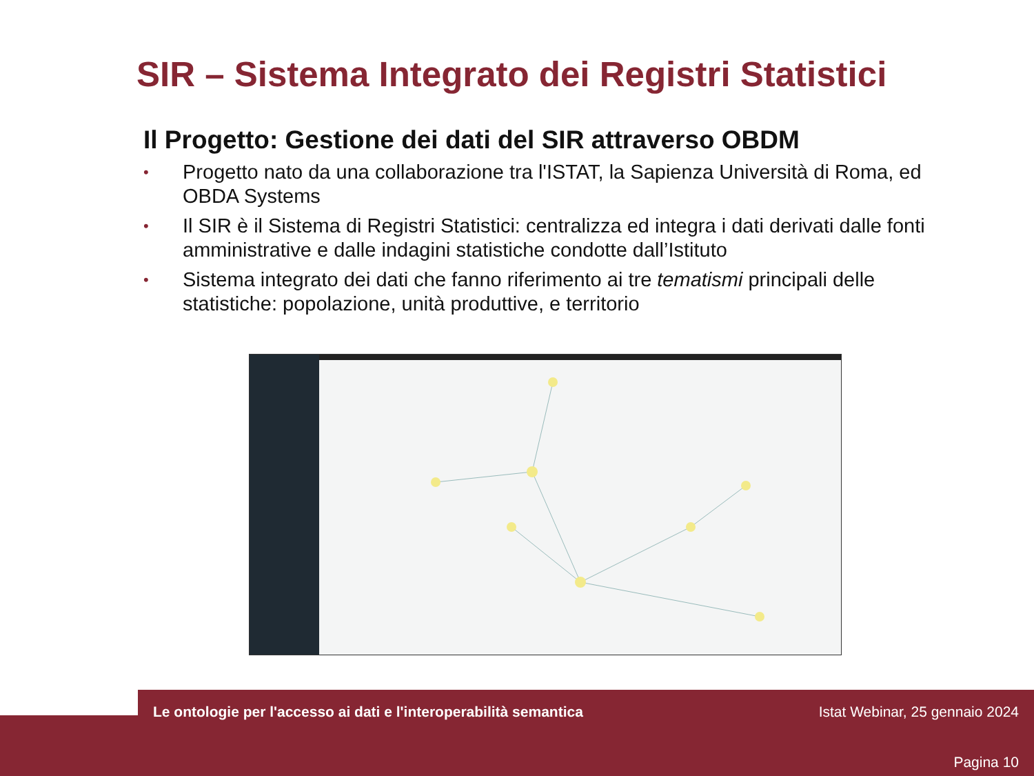SIR – Sistema Integrato dei Registri Statistici
Il Progetto: Gestione dei dati del SIR attraverso OBDM
• Progetto nato da una collaborazione tra l'ISTAT, la Sapienza Università di Roma, ed OBDA Systems
• Il SIR è il Sistema di Registri Statistici: centralizza ed integra i dati derivati dalle fonti amministrative e dalle indagini statistiche condotte dall’Istituto
• Sistema integrato dei dati che fanno riferimento ai tre tematismi principali delle statistiche: popolazione, unità produttive, e territorio
Le ontologie per l'accesso ai dati e l'interoperabilità semantica
Istat Webinar, 25 gennaio 2024
Pagina 10